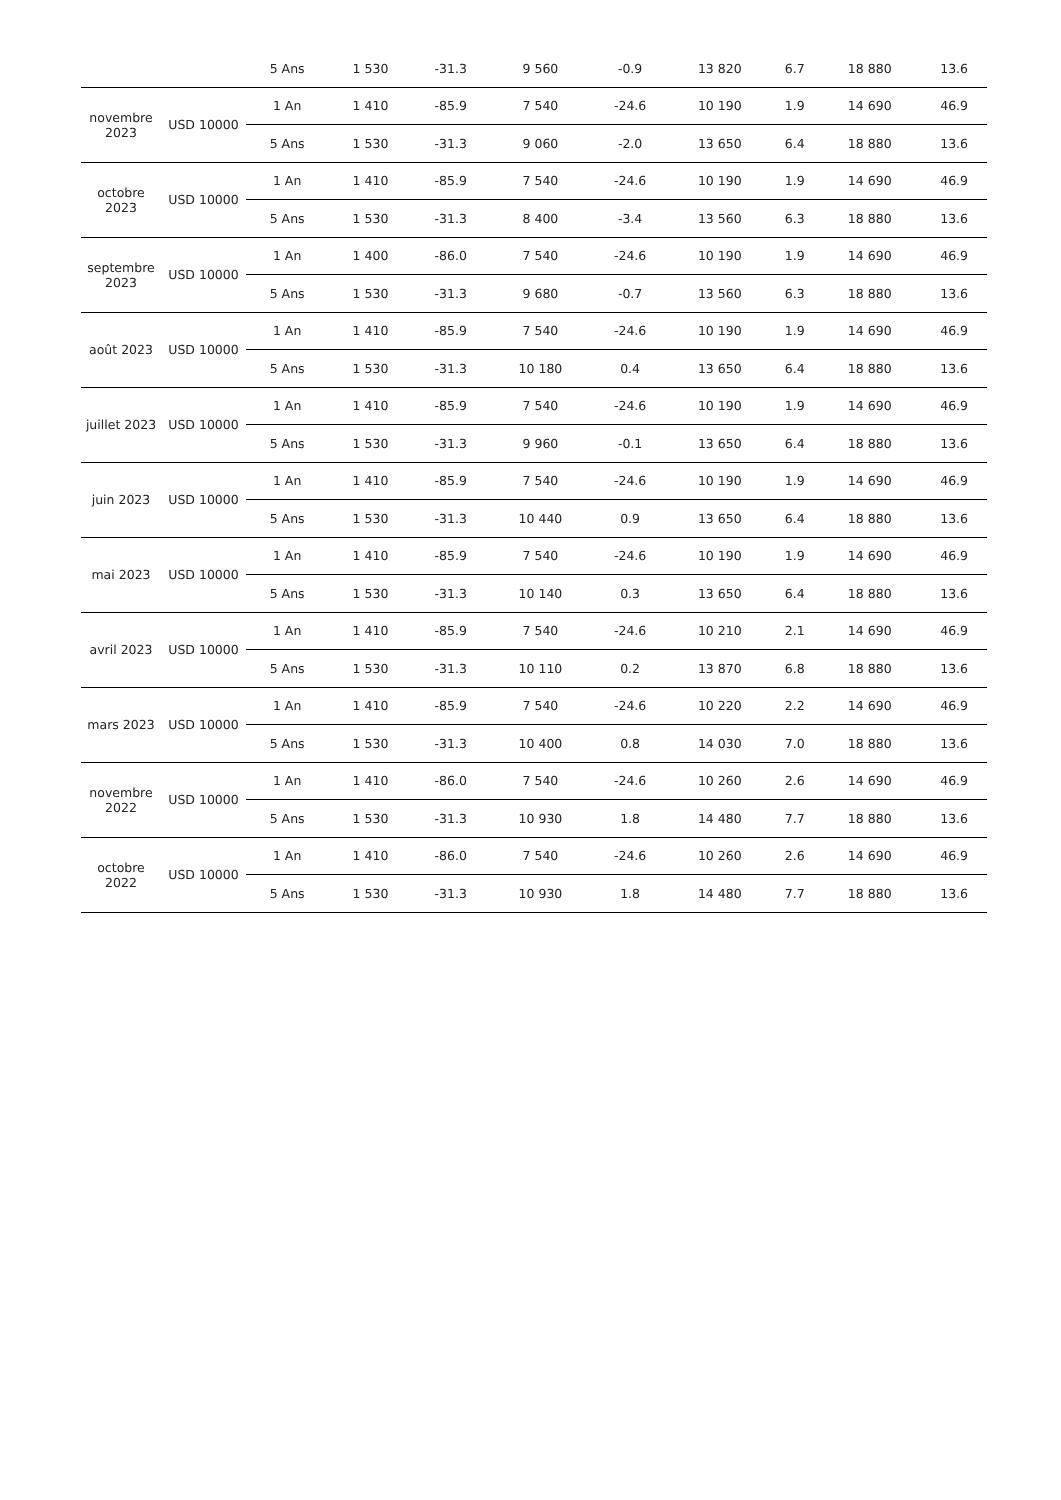| | | 5 Ans | 1 530 | -31.3 | 9 560 | -0.9 | 13 820 | 6.7 | 18 880 | 13.6 |
| novembre 2023 | USD 10000 | 1 An | 1 410 | -85.9 | 7 540 | -24.6 | 10 190 | 1.9 | 14 690 | 46.9 |
| | | 5 Ans | 1 530 | -31.3 | 9 060 | -2.0 | 13 650 | 6.4 | 18 880 | 13.6 |
| octobre 2023 | USD 10000 | 1 An | 1 410 | -85.9 | 7 540 | -24.6 | 10 190 | 1.9 | 14 690 | 46.9 |
| | | 5 Ans | 1 530 | -31.3 | 8 400 | -3.4 | 13 560 | 6.3 | 18 880 | 13.6 |
| septembre 2023 | USD 10000 | 1 An | 1 400 | -86.0 | 7 540 | -24.6 | 10 190 | 1.9 | 14 690 | 46.9 |
| | | 5 Ans | 1 530 | -31.3 | 9 680 | -0.7 | 13 560 | 6.3 | 18 880 | 13.6 |
| août 2023 | USD 10000 | 1 An | 1 410 | -85.9 | 7 540 | -24.6 | 10 190 | 1.9 | 14 690 | 46.9 |
| | | 5 Ans | 1 530 | -31.3 | 10 180 | 0.4 | 13 650 | 6.4 | 18 880 | 13.6 |
| juillet 2023 | USD 10000 | 1 An | 1 410 | -85.9 | 7 540 | -24.6 | 10 190 | 1.9 | 14 690 | 46.9 |
| | | 5 Ans | 1 530 | -31.3 | 9 960 | -0.1 | 13 650 | 6.4 | 18 880 | 13.6 |
| juin 2023 | USD 10000 | 1 An | 1 410 | -85.9 | 7 540 | -24.6 | 10 190 | 1.9 | 14 690 | 46.9 |
| | | 5 Ans | 1 530 | -31.3 | 10 440 | 0.9 | 13 650 | 6.4 | 18 880 | 13.6 |
| mai 2023 | USD 10000 | 1 An | 1 410 | -85.9 | 7 540 | -24.6 | 10 190 | 1.9 | 14 690 | 46.9 |
| | | 5 Ans | 1 530 | -31.3 | 10 140 | 0.3 | 13 650 | 6.4 | 18 880 | 13.6 |
| avril 2023 | USD 10000 | 1 An | 1 410 | -85.9 | 7 540 | -24.6 | 10 210 | 2.1 | 14 690 | 46.9 |
| | | 5 Ans | 1 530 | -31.3 | 10 110 | 0.2 | 13 870 | 6.8 | 18 880 | 13.6 |
| mars 2023 | USD 10000 | 1 An | 1 410 | -85.9 | 7 540 | -24.6 | 10 220 | 2.2 | 14 690 | 46.9 |
| | | 5 Ans | 1 530 | -31.3 | 10 400 | 0.8 | 14 030 | 7.0 | 18 880 | 13.6 |
| novembre 2022 | USD 10000 | 1 An | 1 410 | -86.0 | 7 540 | -24.6 | 10 260 | 2.6 | 14 690 | 46.9 |
| | | 5 Ans | 1 530 | -31.3 | 10 930 | 1.8 | 14 480 | 7.7 | 18 880 | 13.6 |
| octobre 2022 | USD 10000 | 1 An | 1 410 | -86.0 | 7 540 | -24.6 | 10 260 | 2.6 | 14 690 | 46.9 |
| | | 5 Ans | 1 530 | -31.3 | 10 930 | 1.8 | 14 480 | 7.7 | 18 880 | 13.6 |